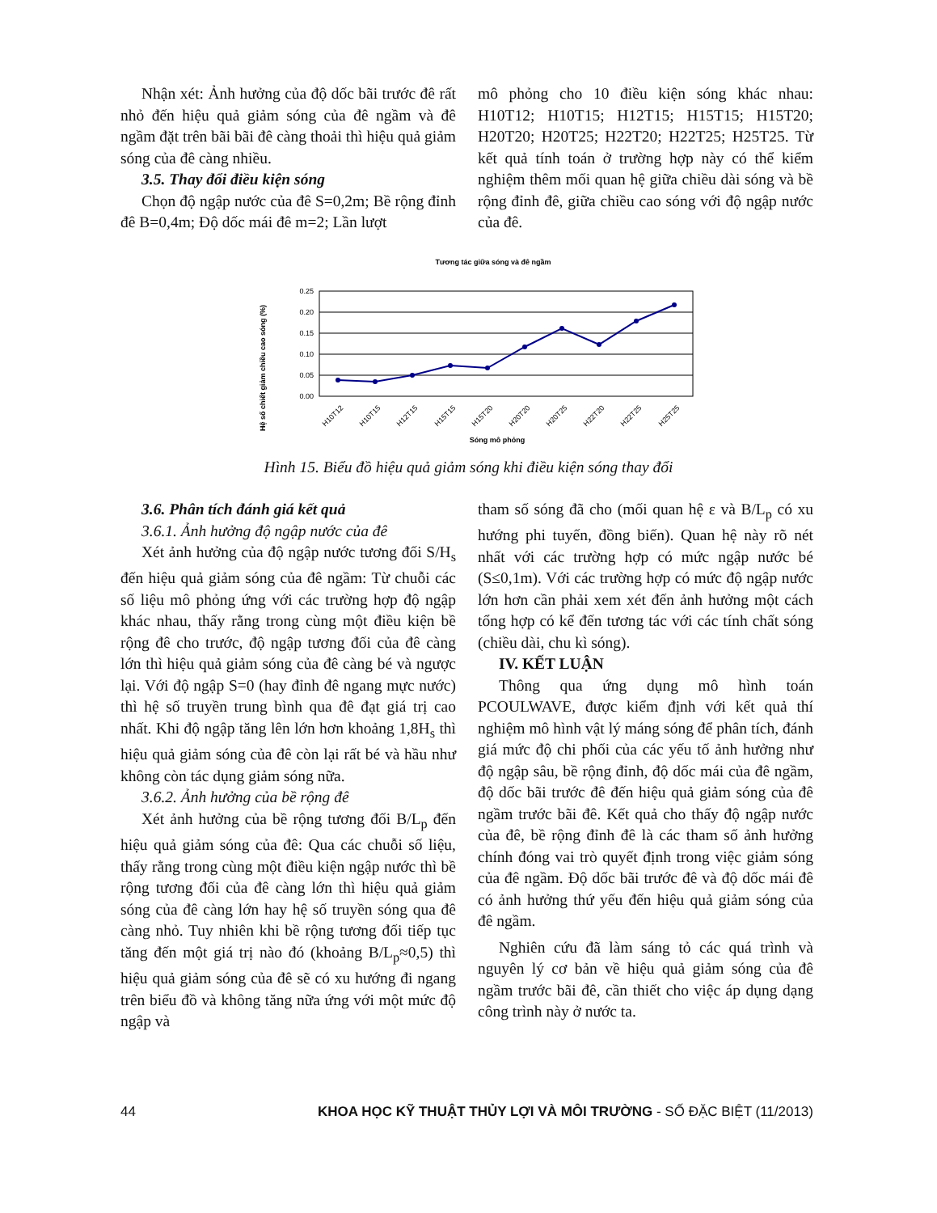Nhận xét: Ảnh hưởng của độ dốc bãi trước đê rất nhỏ đến hiệu quả giảm sóng của đê ngầm và đê ngầm đặt trên bãi bãi đê càng thoải thì hiệu quả giảm sóng của đê càng nhiều.
3.5. Thay đổi điều kiện sóng
Chọn độ ngập nước của đê S=0,2m; Bề rộng đỉnh đê B=0,4m; Độ dốc mái đê m=2; Lần lượt
mô phỏng cho 10 điều kiện sóng khác nhau: H10T12; H10T15; H12T15; H15T15; H15T20; H20T20; H20T25; H22T20; H22T25; H25T25. Từ kết quả tính toán ở trường hợp này có thể kiểm nghiệm thêm mối quan hệ giữa chiều dài sóng và bề rộng đỉnh đê, giữa chiều cao sóng với độ ngập nước của đê.
Tương tác giữa sóng và đê ngầm
Hệ số chiết giảm chiều cao sóng (%)
0.25
0.20
0.15
0.10
0.05
0.00
H10T12
H10T15
H12T15
H15T15
H15T20
H20T20
H20T25
H22T20
H22T25
H25T25
Sóng mô phỏng
Hình 15. Biểu đồ hiệu quả giảm sóng khi điều kiện sóng thay đổi
3.6. Phân tích đánh giá kết quả
3.6.1. Ảnh hưởng độ ngập nước của đê
Xét ảnh hưởng của độ ngập nước tương đối S/H<sub>s</sub> đến hiệu quả giảm sóng của đê ngầm: Từ chuỗi các số liệu mô phỏng ứng với các trường hợp độ ngập khác nhau, thấy rằng trong cùng một điều kiện bề rộng đê cho trước, độ ngập tương đối của đê càng lớn thì hiệu quả giảm sóng của đê càng bé và ngược lại. Với độ ngập S=0 (hay đỉnh đê ngang mực nước) thì hệ số truyền trung bình qua đê đạt giá trị cao nhất. Khi độ ngập tăng lên lớn hơn khoảng 1,8H<sub>s</sub> thì hiệu quả giảm sóng của đê còn lại rất bé và hầu như không còn tác dụng giảm sóng nữa.
3.6.2. Ảnh hưởng của bề rộng đê
Xét ảnh hưởng của bề rộng tương đối B/L<sub>p</sub> đến hiệu quả giảm sóng của đê: Qua các chuỗi số liệu, thấy rằng trong cùng một điều kiện ngập nước thì bề rộng tương đối của đê càng lớn thì hiệu quả giảm sóng của đê càng lớn hay hệ số truyền sóng qua đê càng nhỏ. Tuy nhiên khi bề rộng tương đối tiếp tục tăng đến một giá trị nào đó (khoảng B/L<sub>p</sub>≈0,5) thì hiệu quả giảm sóng của đê sẽ có xu hướng đi ngang trên biểu đồ và không tăng nữa ứng với một mức độ ngập và
tham số sóng đã cho (mối quan hệ ε và B/L<sub>p</sub> có xu hướng phi tuyến, đồng biến). Quan hệ này rõ nét nhất với các trường hợp có mức ngập nước bé (S≤0,1m). Với các trường hợp có mức độ ngập nước lớn hơn cần phải xem xét đến ảnh hưởng một cách tổng hợp có kể đến tương tác với các tính chất sóng (chiều dài, chu kì sóng).
IV. KẾT LUẬN
Thông qua ứng dụng mô hình toán PCOULWAVE, được kiểm định với kết quả thí nghiệm mô hình vật lý máng sóng để phân tích, đánh giá mức độ chi phối của các yếu tố ảnh hưởng như độ ngập sâu, bề rộng đỉnh, độ dốc mái của đê ngầm, độ dốc bãi trước đê đến hiệu quả giảm sóng của đê ngầm trước bãi đê. Kết quả cho thấy độ ngập nước của đê, bề rộng đỉnh đê là các tham số ảnh hưởng chính đóng vai trò quyết định trong việc giảm sóng của đê ngầm. Độ dốc bãi trước đê và độ dốc mái đê có ảnh hưởng thứ yếu đến hiệu quả giảm sóng của đê ngầm.
Nghiên cứu đã làm sáng tỏ các quá trình và nguyên lý cơ bản về hiệu quả giảm sóng của đê ngầm trước bãi đê, cần thiết cho việc áp dụng dạng công trình này ở nước ta.
44 KHOA HỌC KỸ THUẬT THỦY LỢI VÀ MÔI TRƯỜNG - SỐ ĐẶC BIỆT (11/2013)